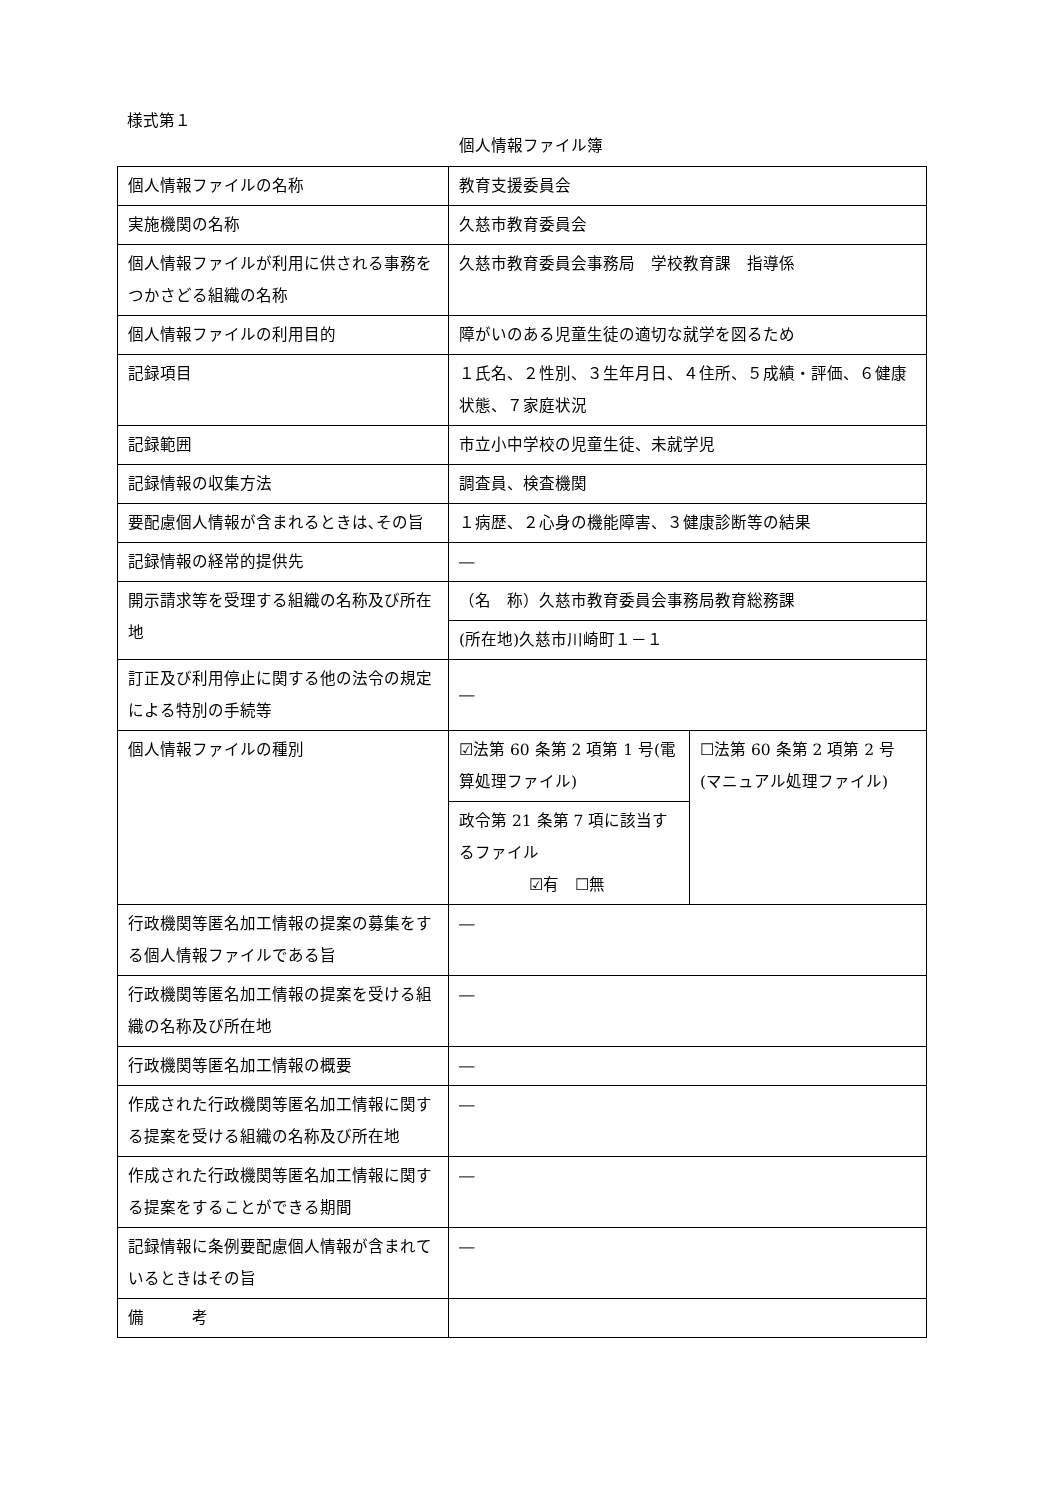様式第１
個人情報ファイル簿
| 個人情報ファイルの名称 | 教育支援委員会 | |
| 実施機関の名称 | 久慈市教育委員会 | |
| 個人情報ファイルが利用に供される事務をつかさどる組織の名称 | 久慈市教育委員会事務局 学校教育課 指導係 | |
| 個人情報ファイルの利用目的 | 障がいのある児童生徒の適切な就学を図るため | |
| 記録項目 | １氏名、２性別、３生年月日、４住所、５成績・評価、６健康状態、７家庭状況 | |
| 記録範囲 | 市立小中学校の児童生徒、未就学児 | |
| 記録情報の収集方法 | 調査員、検査機関 | |
| 要配慮個人情報が含まれるときは､その旨 | １病歴、２心身の機能障害、３健康診断等の結果 | |
| 記録情報の経常的提供先 | ― | |
| 開示請求等を受理する組織の名称及び所在地 | （名 称）久慈市教育委員会事務局教育総務課 | |
| | (所在地)久慈市川崎町１－１ | |
| 訂正及び利用停止に関する他の法令の規定による特別の手続等 | ― | |
| 個人情報ファイルの種別 | ☑法第 60 条第 2 項第 1 号(電算処理ファイル) | ☐法第 60 条第 2 項第 2 号(マニュアル処理ファイル) |
| | 政令第 21 条第 7 項に該当するファイル ☑有 ☐無 | |
| 行政機関等匿名加工情報の提案の募集をする個人情報ファイルである旨 | ― | |
| 行政機関等匿名加工情報の提案を受ける組織の名称及び所在地 | ― | |
| 行政機関等匿名加工情報の概要 | ― | |
| 作成された行政機関等匿名加工情報に関する提案を受ける組織の名称及び所在地 | ― | |
| 作成された行政機関等匿名加工情報に関する提案をすることができる期間 | ― | |
| 記録情報に条例要配慮個人情報が含まれているときはその旨 | ― | |
| 備 考 | | |